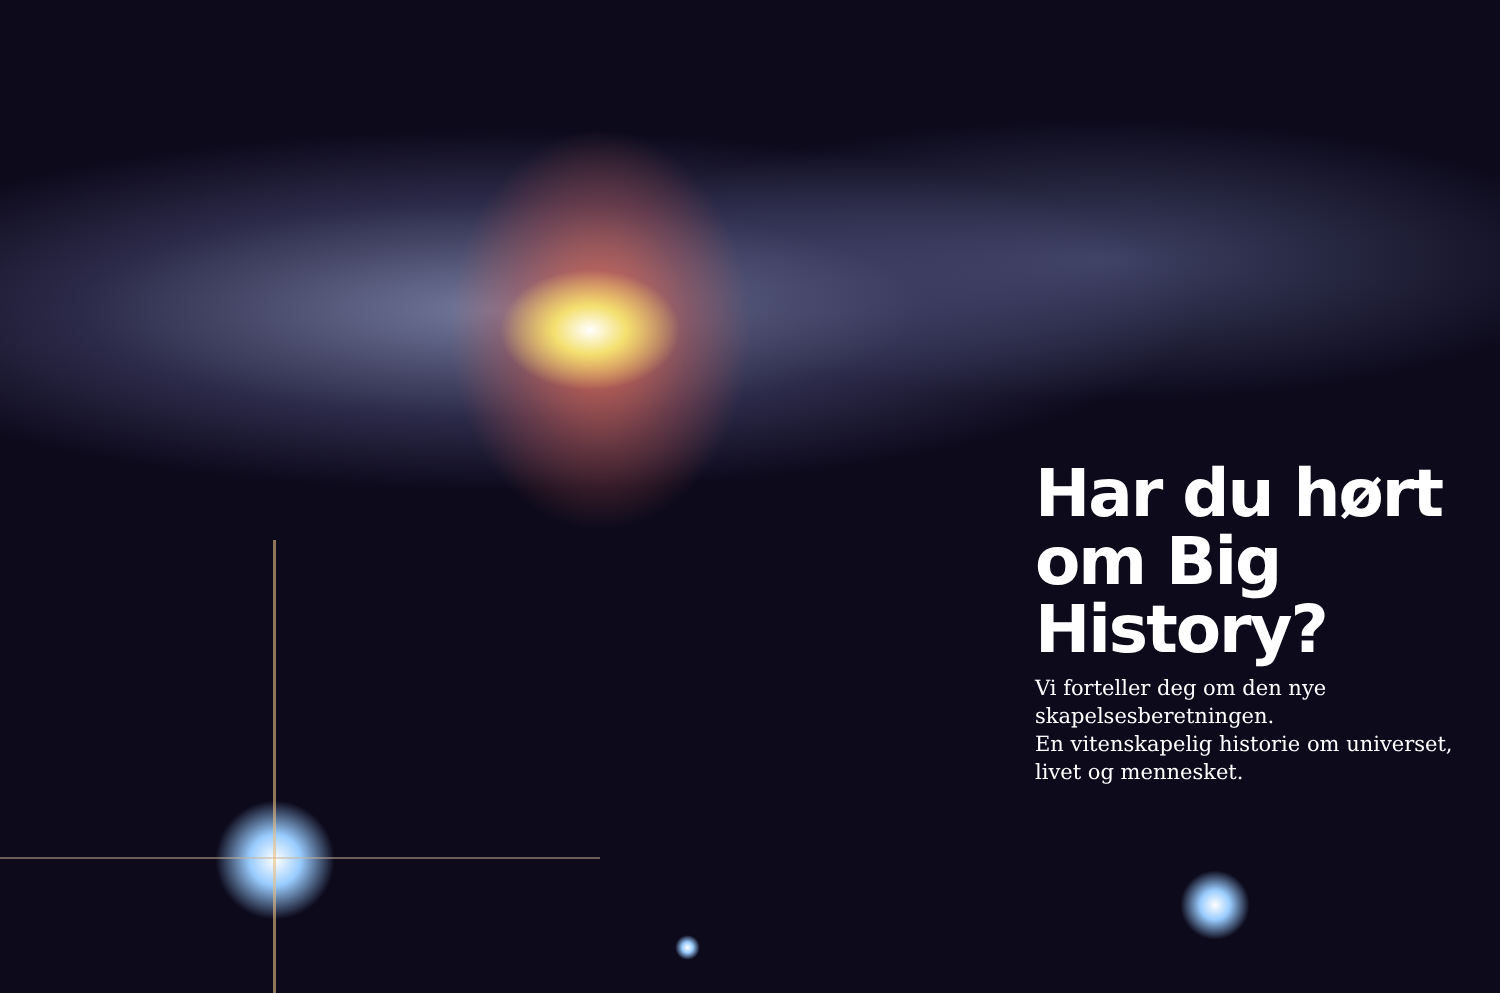Har du hørt om Big History?
Vi forteller deg om den nye skapelsesberetningen.
En vitenskapelig historie om universet, livet og mennesket.